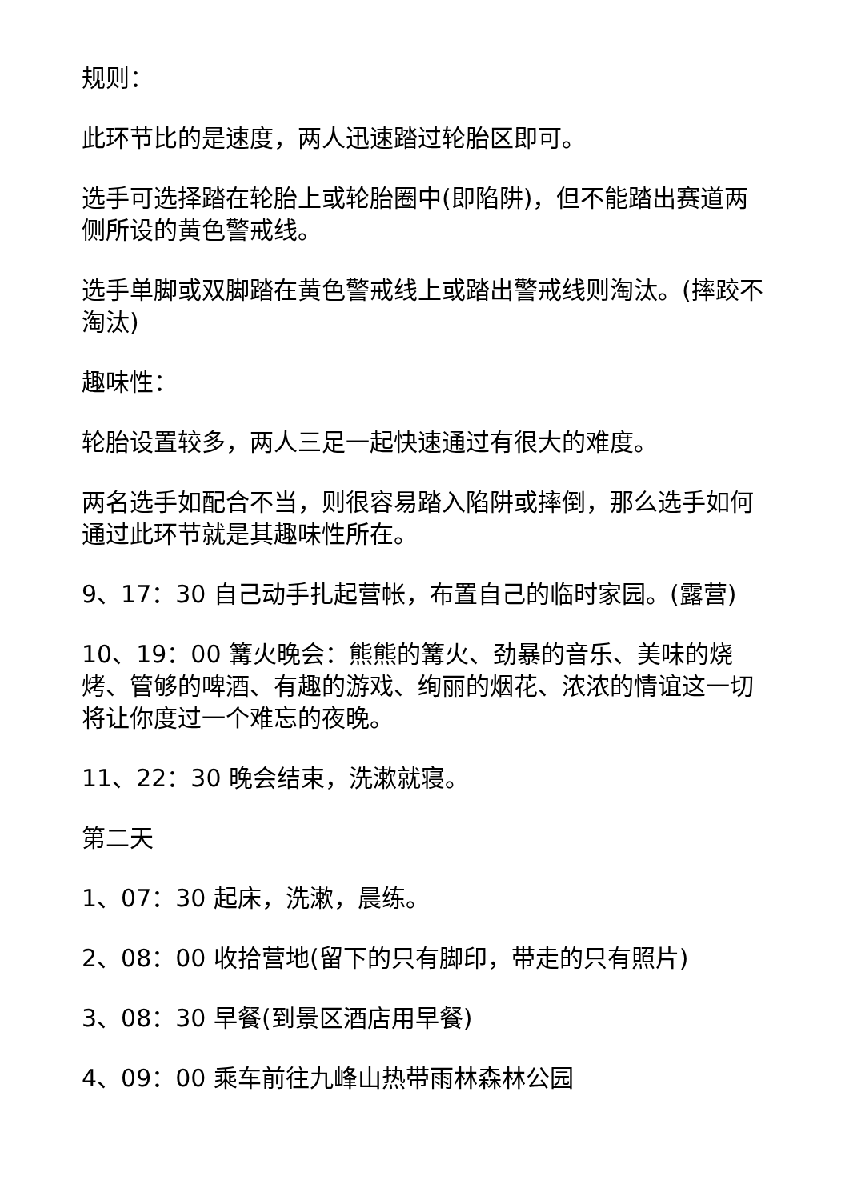规则：
此环节比的是速度，两人迅速踏过轮胎区即可。
选手可选择踏在轮胎上或轮胎圈中(即陷阱)，但不能踏出赛道两侧所设的黄色警戒线。
选手单脚或双脚踏在黄色警戒线上或踏出警戒线则淘汰。(摔跤不淘汰)
趣味性：
轮胎设置较多，两人三足一起快速通过有很大的难度。
两名选手如配合不当，则很容易踏入陷阱或摔倒，那么选手如何通过此环节就是其趣味性所在。
9、17：30 自己动手扎起营帐，布置自己的临时家园。(露营)
10、19：00 篝火晚会：熊熊的篝火、劲暴的音乐、美味的烧烤、管够的啤酒、有趣的游戏、绚丽的烟花、浓浓的情谊这一切将让你度过一个难忘的夜晚。
11、22：30 晚会结束，洗漱就寝。
第二天
1、07：30 起床，洗漱，晨练。
2、08：00 收拾营地(留下的只有脚印，带走的只有照片)
3、08：30 早餐(到景区酒店用早餐)
4、09：00 乘车前往九峰山热带雨林森林公园